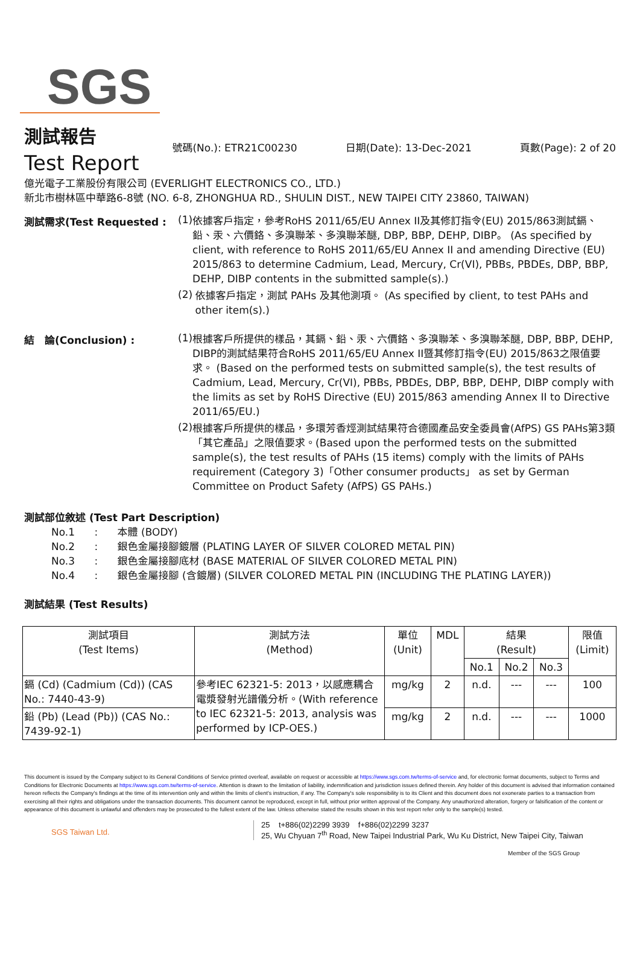SGS
測試報告
Test Report
號碼(No.): ETR21C00230 日期(Date): 13-Dec-2021 頁數(Page): 2 of 20
億光電子工業股份有限公司 (EVERLIGHT ELECTRONICS CO., LTD.)
新北市樹林區中華路6-8號 (NO. 6-8, ZHONGHUA RD., SHULIN DIST., NEW TAIPEI CITY 23860, TAIWAN)
測試需求(Test Requested : (1)
依據客戶指定，參考RoHS 2011/65/EU Annex II及其修訂指令(EU) 2015/863測試鎘、鉛、汞、六價鉻、多溴聯苯、多溴聯苯醚, DBP, BBP, DEHP, DIBP。 (As specified by client, with reference to RoHS 2011/65/EU Annex II and amending Directive (EU) 2015/863 to determine Cadmium, Lead, Mercury, Cr(VI), PBBs, PBDEs, DBP, BBP, DEHP, DIBP contents in the submitted sample(s).)
(2)
依據客戶指定，測試 PAHs 及其他測項。 (As specified by client, to test PAHs and other item(s).)
結　論(Conclusion) : (1)
根據客戶所提供的樣品，其鎘、鉛、汞、六價鉻、多溴聯苯、多溴聯苯醚, DBP, BBP, DEHP, DIBP的測試結果符合RoHS 2011/65/EU Annex II暨其修訂指令(EU) 2015/863之限值要求。 (Based on the performed tests on submitted sample(s), the test results of Cadmium, Lead, Mercury, Cr(VI), PBBs, PBDEs, DBP, BBP, DEHP, DIBP comply with the limits as set by RoHS Directive (EU) 2015/863 amending Annex II to Directive 2011/65/EU.)
(2)
根據客戶所提供的樣品，多環芳香烴測試結果符合德國產品安全委員會(AfPS) GS PAHs第3類「其它產品」之限值要求。(Based upon the performed tests on the submitted sample(s), the test results of PAHs (15 items) comply with the limits of PAHs requirement (Category 3)「Other consumer products」 as set by German Committee on Product Safety (AfPS) GS PAHs.)
測試部位敘述 (Test Part Description)
No.1 : 本體 (BODY)
No.2 : 銀色金屬接腳鍍層 (PLATING LAYER OF SILVER COLORED METAL PIN)
No.3 : 銀色金屬接腳底材 (BASE MATERIAL OF SILVER COLORED METAL PIN)
No.4 : 銀色金屬接腳 (含鍍層) (SILVER COLORED METAL PIN (INCLUDING THE PLATING LAYER))
測試結果 (Test Results)
| 測試項目 (Test Items) | 測試方法 (Method) | 單位 (Unit) | MDL | 結果 (Result) | | | 限值 (Limit) |
| --- | --- | --- | --- | --- | --- | --- | --- |
| | | | | No.1 | No.2 | No.3 | |
| 鎘 (Cd) (Cadmium (Cd)) (CAS No.: 7440-43-9) | 參考IEC 62321-5: 2013，以感應耦合電漿發射光譜儀分析。(With reference to IEC 62321-5: 2013, analysis was performed by ICP-OES.) | mg/kg | 2 | n.d. | --- | --- | 100 |
| 鉛 (Pb) (Lead (Pb)) (CAS No.: 7439-92-1) | | mg/kg | 2 | n.d. | --- | --- | 1000 |
This document is issued by the Company subject to its General Conditions of Service printed overleaf, available on request or accessible at https://www.sgs.com.tw/terms-of-service and, for electronic format documents, subject to Terms and Conditions for Electronic Documents at https://www.sgs.com.tw/terms-of-service. Attention is drawn to the limitation of liability, indemnification and jurisdiction issues defined therein. Any holder of this document is advised that information contained hereon reflects the Company's findings at the time of its intervention only and within the limits of client's instruction, if any. The Company's sole responsibility is to its Client and this document does not exonerate parties to a transaction from exercising all their rights and obligations under the transaction documents. This document cannot be reproduced, except in full, without prior written approval of the Company. Any unauthorized alteration, forgery or falsification of the content or appearance of this document is unlawful and offenders may be prosecuted to the fullest extent of the law. Unless otherwise stated the results shown in this test report refer only to the sample(s) tested.
SGS Taiwan Ltd.
25 t+886(02)2299 3939 f+886(02)2299 3237
25, Wu Chyuan 7<sup>th</sup> Road, New Taipei Industrial Park, Wu Ku District, New Taipei City, Taiwan
Member of the SGS Group